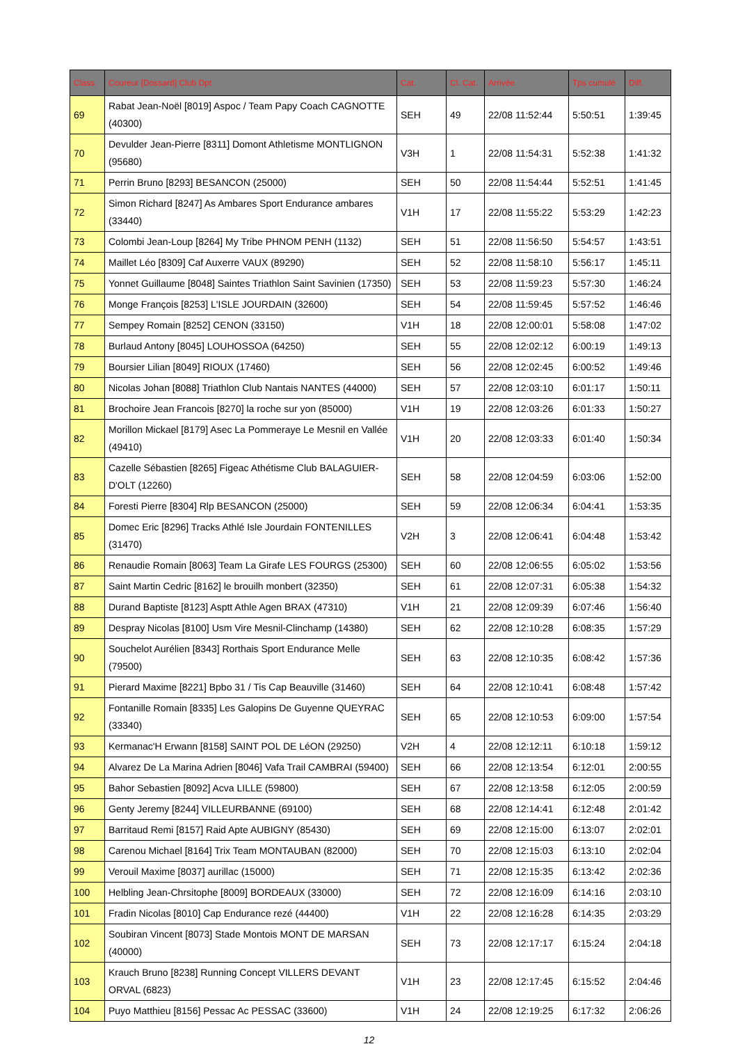| Class. | Coureur [Dossard] Club Dpt | Cat. | Cl. Cat. | Arrivée | Tps cumulé | Diff. |
| --- | --- | --- | --- | --- | --- | --- |
| 69 | Rabat Jean-Noël [8019] Aspoc / Team Papy Coach CAGNOTTE (40300) | SEH | 49 | 22/08 11:52:44 | 5:50:51 | 1:39:45 |
| 70 | Devulder Jean-Pierre [8311] Domont Athletisme MONTLIGNON (95680) | V3H | 1 | 22/08 11:54:31 | 5:52:38 | 1:41:32 |
| 71 | Perrin Bruno [8293] BESANCON (25000) | SEH | 50 | 22/08 11:54:44 | 5:52:51 | 1:41:45 |
| 72 | Simon Richard [8247] As Ambares Sport Endurance ambares (33440) | V1H | 17 | 22/08 11:55:22 | 5:53:29 | 1:42:23 |
| 73 | Colombi Jean-Loup [8264] My Tribe PHNOM PENH (1132) | SEH | 51 | 22/08 11:56:50 | 5:54:57 | 1:43:51 |
| 74 | Maillet Léo [8309] Caf Auxerre VAUX (89290) | SEH | 52 | 22/08 11:58:10 | 5:56:17 | 1:45:11 |
| 75 | Yonnet Guillaume [8048] Saintes Triathlon Saint Savinien (17350) | SEH | 53 | 22/08 11:59:23 | 5:57:30 | 1:46:24 |
| 76 | Monge François [8253] L'ISLE JOURDAIN (32600) | SEH | 54 | 22/08 11:59:45 | 5:57:52 | 1:46:46 |
| 77 | Sempey Romain [8252] CENON (33150) | V1H | 18 | 22/08 12:00:01 | 5:58:08 | 1:47:02 |
| 78 | Burlaud Antony [8045] LOUHOSSOA (64250) | SEH | 55 | 22/08 12:02:12 | 6:00:19 | 1:49:13 |
| 79 | Boursier Lilian [8049] RIOUX (17460) | SEH | 56 | 22/08 12:02:45 | 6:00:52 | 1:49:46 |
| 80 | Nicolas Johan [8088] Triathlon Club Nantais NANTES (44000) | SEH | 57 | 22/08 12:03:10 | 6:01:17 | 1:50:11 |
| 81 | Brochoire Jean Francois [8270] la roche sur yon (85000) | V1H | 19 | 22/08 12:03:26 | 6:01:33 | 1:50:27 |
| 82 | Morillon Mickael [8179] Asec La Pommeraye Le Mesnil en Vallée (49410) | V1H | 20 | 22/08 12:03:33 | 6:01:40 | 1:50:34 |
| 83 | Cazelle Sébastien [8265] Figeac Athétisme Club BALAGUIER-D'OLT (12260) | SEH | 58 | 22/08 12:04:59 | 6:03:06 | 1:52:00 |
| 84 | Foresti Pierre [8304] Rlp BESANCON (25000) | SEH | 59 | 22/08 12:06:34 | 6:04:41 | 1:53:35 |
| 85 | Domec Eric [8296] Tracks Athlé Isle Jourdain FONTENILLES (31470) | V2H | 3 | 22/08 12:06:41 | 6:04:48 | 1:53:42 |
| 86 | Renaudie Romain [8063] Team La Girafe LES FOURGS (25300) | SEH | 60 | 22/08 12:06:55 | 6:05:02 | 1:53:56 |
| 87 | Saint Martin Cedric [8162] le brouilh monbert (32350) | SEH | 61 | 22/08 12:07:31 | 6:05:38 | 1:54:32 |
| 88 | Durand Baptiste [8123] Asptt Athle Agen BRAX (47310) | V1H | 21 | 22/08 12:09:39 | 6:07:46 | 1:56:40 |
| 89 | Despray Nicolas [8100] Usm Vire Mesnil-Clinchamp (14380) | SEH | 62 | 22/08 12:10:28 | 6:08:35 | 1:57:29 |
| 90 | Souchelot Aurélien [8343] Rorthais Sport Endurance Melle (79500) | SEH | 63 | 22/08 12:10:35 | 6:08:42 | 1:57:36 |
| 91 | Pierard Maxime [8221] Bpbo 31 / Tis Cap Beauville (31460) | SEH | 64 | 22/08 12:10:41 | 6:08:48 | 1:57:42 |
| 92 | Fontanille Romain [8335] Les Galopins De Guyenne QUEYRAC (33340) | SEH | 65 | 22/08 12:10:53 | 6:09:00 | 1:57:54 |
| 93 | Kermanac'H Erwann [8158] SAINT POL DE LéON (29250) | V2H | 4 | 22/08 12:12:11 | 6:10:18 | 1:59:12 |
| 94 | Alvarez De La Marina Adrien [8046] Vafa Trail CAMBRAI (59400) | SEH | 66 | 22/08 12:13:54 | 6:12:01 | 2:00:55 |
| 95 | Bahor Sebastien [8092] Acva LILLE (59800) | SEH | 67 | 22/08 12:13:58 | 6:12:05 | 2:00:59 |
| 96 | Genty Jeremy [8244] VILLEURBANNE (69100) | SEH | 68 | 22/08 12:14:41 | 6:12:48 | 2:01:42 |
| 97 | Barritaud Remi [8157] Raid Apte AUBIGNY (85430) | SEH | 69 | 22/08 12:15:00 | 6:13:07 | 2:02:01 |
| 98 | Carenou Michael [8164] Trix Team MONTAUBAN (82000) | SEH | 70 | 22/08 12:15:03 | 6:13:10 | 2:02:04 |
| 99 | Verouil Maxime [8037] aurillac (15000) | SEH | 71 | 22/08 12:15:35 | 6:13:42 | 2:02:36 |
| 100 | Helbling Jean-Chrsitophe [8009] BORDEAUX (33000) | SEH | 72 | 22/08 12:16:09 | 6:14:16 | 2:03:10 |
| 101 | Fradin Nicolas [8010] Cap Endurance rezé (44400) | V1H | 22 | 22/08 12:16:28 | 6:14:35 | 2:03:29 |
| 102 | Soubiran Vincent [8073] Stade Montois MONT DE MARSAN (40000) | SEH | 73 | 22/08 12:17:17 | 6:15:24 | 2:04:18 |
| 103 | Krauch Bruno [8238] Running Concept VILLERS DEVANT ORVAL (6823) | V1H | 23 | 22/08 12:17:45 | 6:15:52 | 2:04:46 |
| 104 | Puyo Matthieu [8156] Pessac Ac PESSAC (33600) | V1H | 24 | 22/08 12:19:25 | 6:17:32 | 2:06:26 |
12